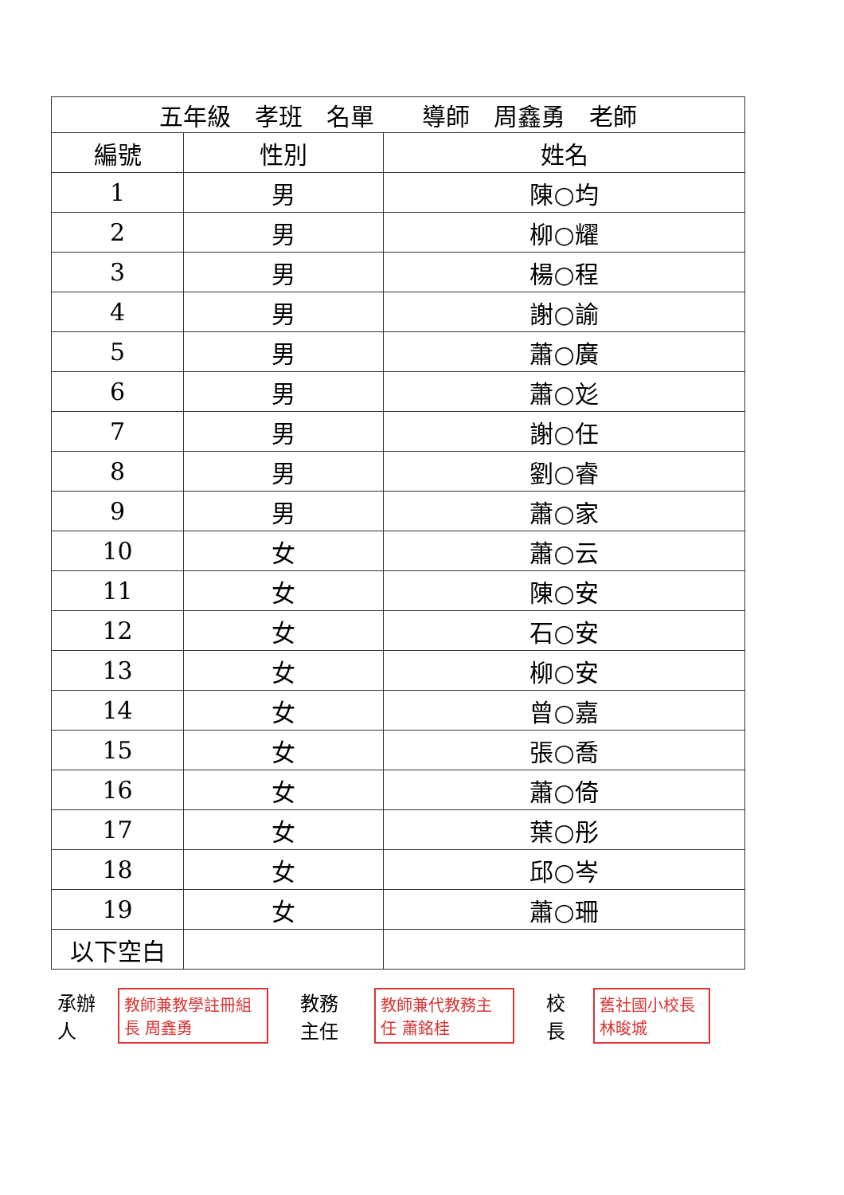| 五年級 孝班 名單 導師 周鑫勇 老師 | | |
| --- | --- | --- |
| 編號 | 性別 | 姓名 |
| 1 | 男 | 陳○均 |
| 2 | 男 | 柳○耀 |
| 3 | 男 | 楊○程 |
| 4 | 男 | 謝○諭 |
| 5 | 男 | 蕭○廣 |
| 6 | 男 | 蕭○彣 |
| 7 | 男 | 謝○任 |
| 8 | 男 | 劉○睿 |
| 9 | 男 | 蕭○家 |
| 10 | 女 | 蕭○云 |
| 11 | 女 | 陳○安 |
| 12 | 女 | 石○安 |
| 13 | 女 | 柳○安 |
| 14 | 女 | 曾○嘉 |
| 15 | 女 | 張○喬 |
| 16 | 女 | 蕭○倚 |
| 17 | 女 | 葉○彤 |
| 18 | 女 | 邱○岑 |
| 19 | 女 | 蕭○珊 |
| 以下空白 | | |
承辦人 教師兼教學註冊組長 周鑫勇 教務主任 教師兼代教務主任 蕭銘桂 校長 舊社國小校長 林晙城